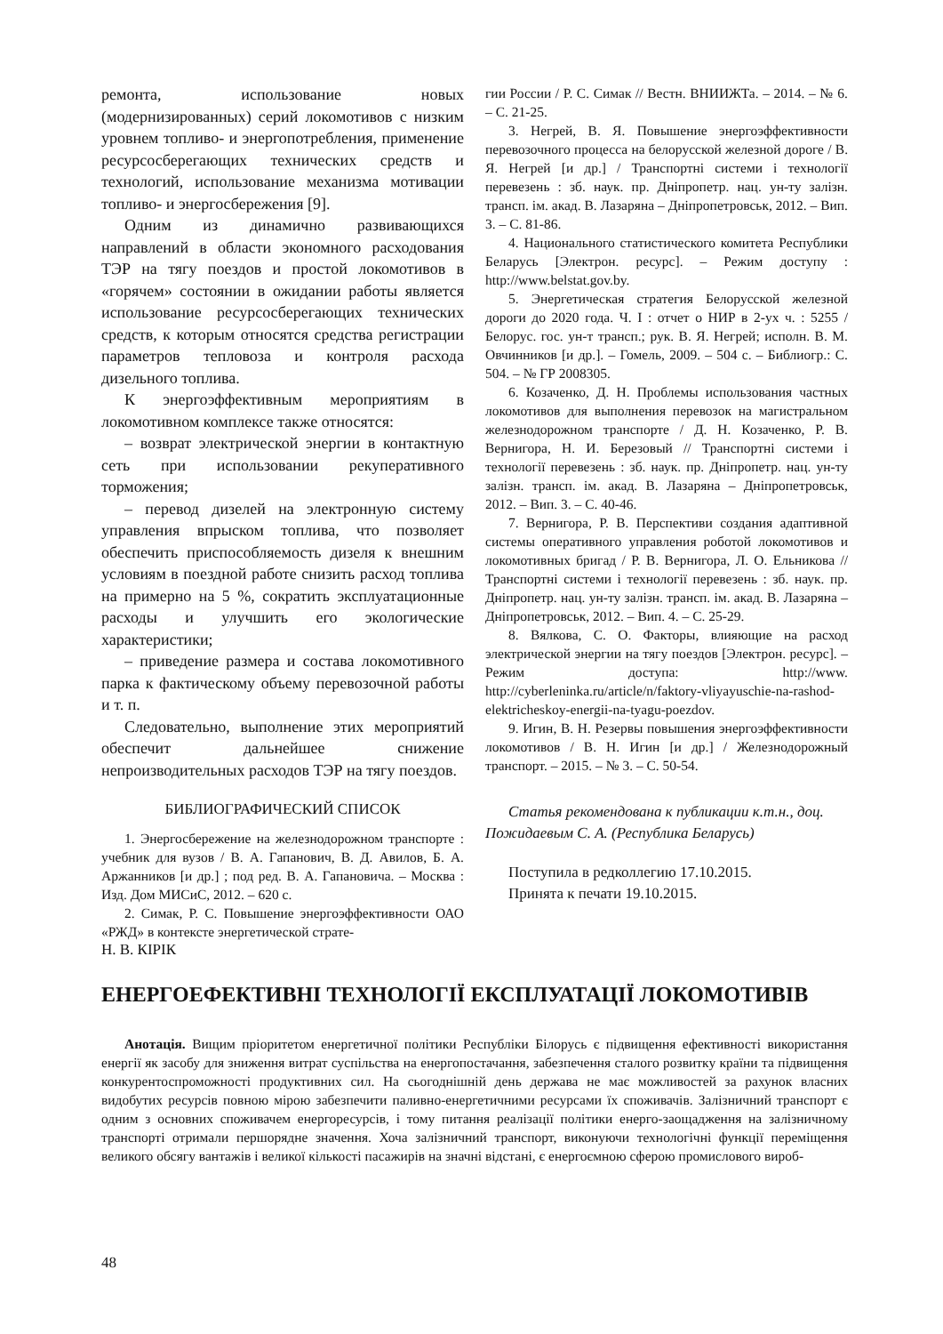ремонта, использование новых (модернизированных) серий локомотивов с низким уровнем топливо- и энергопотребления, применение ресурсосберегающих технических средств и технологий, использование механизма мотивации топливо- и энергосбережения [9].
Одним из динамично развивающихся направлений в области экономного расходования ТЭР на тягу поездов и простой локомотивов в «горячем» состоянии в ожидании работы является использование ресурсосберегающих технических средств, к которым относятся средства регистрации параметров тепловоза и контроля расхода дизельного топлива.
К энергоэффективным мероприятиям в локомотивном комплексе также относятся:
– возврат электрической энергии в контактную сеть при использовании рекуперативного торможения;
– перевод дизелей на электронную систему управления впрыском топлива, что позволяет обеспечить приспособляемость дизеля к внешним условиям в поездной работе снизить расход топлива на примерно на 5 %, сократить эксплуатационные расходы и улучшить его экологические характеристики;
– приведение размера и состава локомотивного парка к фактическому объему перевозочной работы и т. п.
Следовательно, выполнение этих мероприятий обеспечит дальнейшее снижение непроизводительных расходов ТЭР на тягу поездов.
БИБЛИОГРАФИЧЕСКИЙ СПИСОК
1. Энергосбережение на железнодорожном транспорте : учебник для вузов / В. А. Гапанович, В. Д. Авилов, Б. А. Аржанников [и др.] ; под ред. В. А. Гапановича. – Москва : Изд. Дом МИСиС, 2012. – 620 с.
2. Симак, Р. С. Повышение энергоэффективности ОАО «РЖД» в контексте энергетической страте-
гии России / Р. С. Симак // Вестн. ВНИИЖТа. – 2014. – № 6. – С. 21-25.
3. Негрей, В. Я. Повышение энергоэффективности перевозочного процесса на белорусской железной дороге / В. Я. Негрей [и др.] / Транспортні системи і технології перевезень : зб. наук. пр. Дніпропетр. нац. ун-ту залізн. трансп. ім. акад. В. Лазаряна – Дніпропетровськ, 2012. – Вип. 3. – С. 81-86.
4. Национального статистического комитета Республики Беларусь [Электрон. ресурс]. – Режим доступу : http://www.belstat.gov.by.
5. Энергетическая стратегия Белорусской железной дороги до 2020 года. Ч. I : отчет о НИР в 2-ух ч. : 5255 / Белорус. гос. ун-т трансп.; рук. В. Я. Негрей; исполн. В. М. Овчинников [и др.]. – Гомель, 2009. – 504 с. – Библиогр.: С. 504. – № ГР 2008305.
6. Козаченко, Д. Н. Проблемы использования частных локомотивов для выполнения перевозок на магистральном железнодорожном транспорте / Д. Н. Козаченко, Р. В. Вернигора, Н. И. Березовый // Транспортні системи і технології перевезень : зб. наук. пр. Дніпропетр. нац. ун-ту залізн. трансп. ім. акад. В. Лазаряна – Дніпропетровськ, 2012. – Вип. 3. – С. 40-46.
7. Вернигора, Р. В. Перспективи создания адаптивной системы оперативного управления роботой локомотивов и локомотивных бригад / Р. В. Вернигора, Л. О. Ельникова // Транспортні системи і технології перевезень : зб. наук. пр. Дніпропетр. нац. ун-ту залізн. трансп. ім. акад. В. Лазаряна – Дніпропетровськ, 2012. – Вип. 4. – С. 25-29.
8. Вялкова, С. О. Факторы, влияющие на расход электрической энергии на тягу поездов [Электрон. ресурс]. – Режим доступа: http://www. http://cyberleninka.ru/article/n/faktory-vliyayuschie-na-rashod-elektricheskoy-energii-na-tyagu-poezdov.
9. Игин, В. Н. Резервы повышения энергоэффективности локомотивов / В. Н. Игин [и др.] / Железнодорожный транспорт. – 2015. – № 3. – С. 50-54.
Статья рекомендована к публикации к.т.н., доц. Пожидаевым С. А. (Республика Беларусь)
Поступила в редколлегию 17.10.2015.
Принята к печати 19.10.2015.
Н. В. КІРІК
ЕНЕРГОЕФЕКТИВНІ ТЕХНОЛОГІЇ ЕКСПЛУАТАЦІЇ ЛОКОМОТИВІВ
Анотація. Вищим пріоритетом енергетичної політики Республіки Білорусь є підвищення ефективності використання енергії як засобу для зниження витрат суспільства на енергопостачання, забезпечення сталого розвитку країни та підвищення конкурентоспроможності продуктивних сил. На сьогоднішній день держава не має можливостей за рахунок власних видобутих ресурсів повною мірою забезпечити паливно-енергетичними ресурсами їх споживачів. Залізничний транспорт є одним з основних споживачем енергоресурсів, і тому питання реалізації політики енерго-заощадження на залізничному транспорті отримали першорядне значення. Хоча залізничний транспорт, виконуючи технологічні функції переміщення великого обсягу вантажів і великої кількості пасажирів на значні відстані, є енергоємною сферою промислового вироб-
48